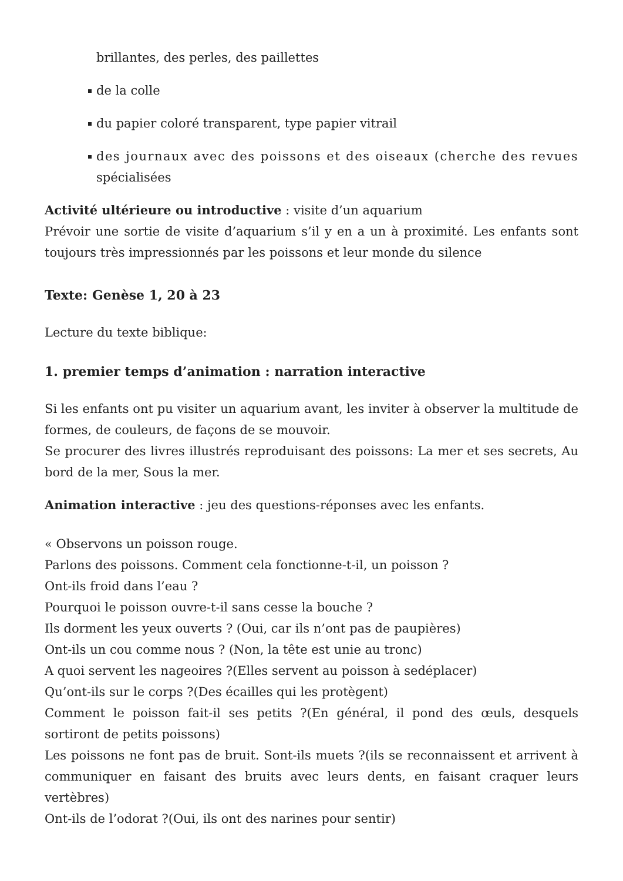brillantes, des perles, des paillettes
de la colle
du papier coloré transparent, type papier vitrail
des journaux avec des poissons et des oiseaux (cherche des revues spécialisées
Activité ultérieure ou introductive : visite d’un aquarium
Prévoir une sortie de visite d’aquarium s’il y en a un à proximité. Les enfants sont toujours très impressionnés par les poissons et leur monde du silence
Texte: Genèse 1, 20 à 23
Lecture du texte biblique:
1. premier temps d’animation : narration interactive
Si les enfants ont pu visiter un aquarium avant, les inviter à observer la multitude de formes, de couleurs, de façons de se mouvoir.
Se procurer des livres illustrés reproduisant des poissons: La mer et ses secrets, Au bord de la mer, Sous la mer.
Animation interactive : jeu des questions-réponses avec les enfants.
« Observons un poisson rouge.
Parlons des poissons. Comment cela fonctionne-t-il, un poisson ?
Ont-ils froid dans l’eau ?
Pourquoi le poisson ouvre-t-il sans cesse la bouche ?
Ils dorment les yeux ouverts ? (Oui, car ils n’ont pas de paupières)
Ont-ils un cou comme nous ? (Non, la tête est unie au tronc)
A quoi servent les nageoires ?(Elles servent au poisson à sedéplacer)
Qu’ont-ils sur le corps ?(Des écailles qui les protègent)
Comment le poisson fait-il ses petits ?(En général, il pond des œuls, desquels sortiront de petits poissons)
Les poissons ne font pas de bruit. Sont-ils muets ?(ils se reconnaissent et arrivent à communiquer en faisant des bruits avec leurs dents, en faisant craquer leurs vertèbres)
Ont-ils de l’odorat ?(Oui, ils ont des narines pour sentir)